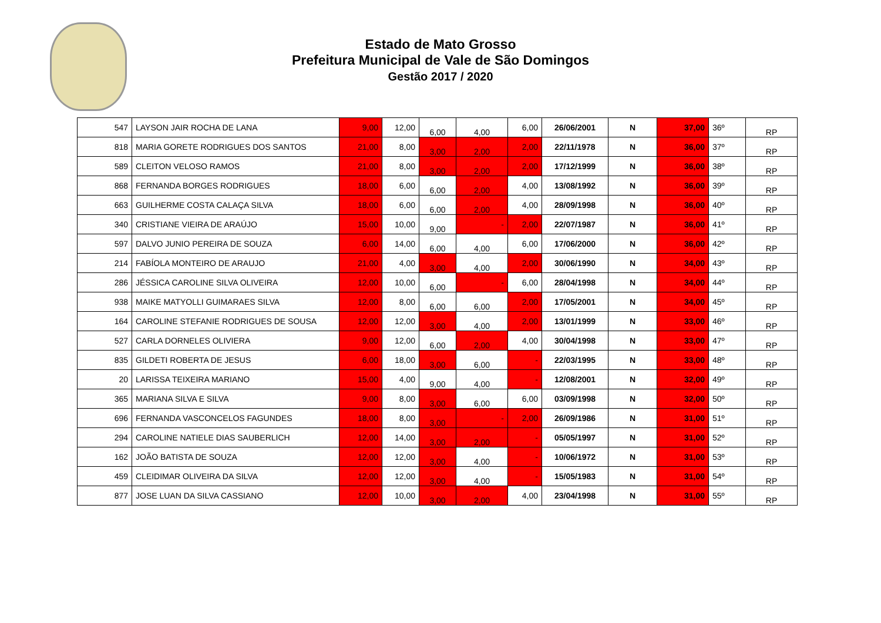Estado de Mato Grosso
Prefeitura Municipal de Vale de São Domingos
Gestão 2017 / 2020
| 547 | LAYSON JAIR ROCHA DE LANA | 9,00 | 12,00 | 6,00 | 4,00 | 6,00 | 26/06/2001 | N | 37,00 | 36º | RP |
| 818 | MARIA GORETE RODRIGUES DOS SANTOS | 21,00 | 8,00 | 3,00 | 2,00 | 2,00 | 22/11/1978 | N | 36,00 | 37º | RP |
| 589 | CLEITON VELOSO RAMOS | 21,00 | 8,00 | 3,00 | 2,00 | 2,00 | 17/12/1999 | N | 36,00 | 38º | RP |
| 868 | FERNANDA BORGES RODRIGUES | 18,00 | 6,00 | 6,00 | 2,00 | 4,00 | 13/08/1992 | N | 36,00 | 39º | RP |
| 663 | GUILHERME COSTA CALAÇA SILVA | 18,00 | 6,00 | 6,00 | 2,00 | 4,00 | 28/09/1998 | N | 36,00 | 40º | RP |
| 340 | CRISTIANE VIEIRA DE ARAÚJO | 15,00 | 10,00 | 9,00 | - | 2,00 | 22/07/1987 | N | 36,00 | 41º | RP |
| 597 | DALVO JUNIO PEREIRA DE SOUZA | 6,00 | 14,00 | 6,00 | 4,00 | 6,00 | 17/06/2000 | N | 36,00 | 42º | RP |
| 214 | FABÍOLA MONTEIRO DE ARAUJO | 21,00 | 4,00 | 3,00 | 4,00 | 2,00 | 30/06/1990 | N | 34,00 | 43º | RP |
| 286 | JÉSSICA CAROLINE SILVA OLIVEIRA | 12,00 | 10,00 | 6,00 | - | 6,00 | 28/04/1998 | N | 34,00 | 44º | RP |
| 938 | MAIKE MATYOLLI GUIMARAES SILVA | 12,00 | 8,00 | 6,00 | 6,00 | 2,00 | 17/05/2001 | N | 34,00 | 45º | RP |
| 164 | CAROLINE STEFANIE RODRIGUES DE SOUSA | 12,00 | 12,00 | 3,00 | 4,00 | 2,00 | 13/01/1999 | N | 33,00 | 46º | RP |
| 527 | CARLA DORNELES OLIVIERA | 9,00 | 12,00 | 6,00 | 2,00 | 4,00 | 30/04/1998 | N | 33,00 | 47º | RP |
| 835 | GILDETI ROBERTA DE JESUS | 6,00 | 18,00 | 3,00 | 6,00 | - | 22/03/1995 | N | 33,00 | 48º | RP |
| 20 | LARISSA TEIXEIRA MARIANO | 15,00 | 4,00 | 9,00 | 4,00 | - | 12/08/2001 | N | 32,00 | 49º | RP |
| 365 | MARIANA SILVA E SILVA | 9,00 | 8,00 | 3,00 | 6,00 | 6,00 | 03/09/1998 | N | 32,00 | 50º | RP |
| 696 | FERNANDA VASCONCELOS FAGUNDES | 18,00 | 8,00 | 3,00 | - | 2,00 | 26/09/1986 | N | 31,00 | 51º | RP |
| 294 | CAROLINE NATIELE DIAS SAUBERLICH | 12,00 | 14,00 | 3,00 | 2,00 | - | 05/05/1997 | N | 31,00 | 52º | RP |
| 162 | JOÃO BATISTA DE SOUZA | 12,00 | 12,00 | 3,00 | 4,00 | - | 10/06/1972 | N | 31,00 | 53º | RP |
| 459 | CLEIDIMAR OLIVEIRA DA SILVA | 12,00 | 12,00 | 3,00 | 4,00 | - | 15/05/1983 | N | 31,00 | 54º | RP |
| 877 | JOSE LUAN DA SILVA CASSIANO | 12,00 | 10,00 | 3,00 | 2,00 | 4,00 | 23/04/1998 | N | 31,00 | 55º | RP |